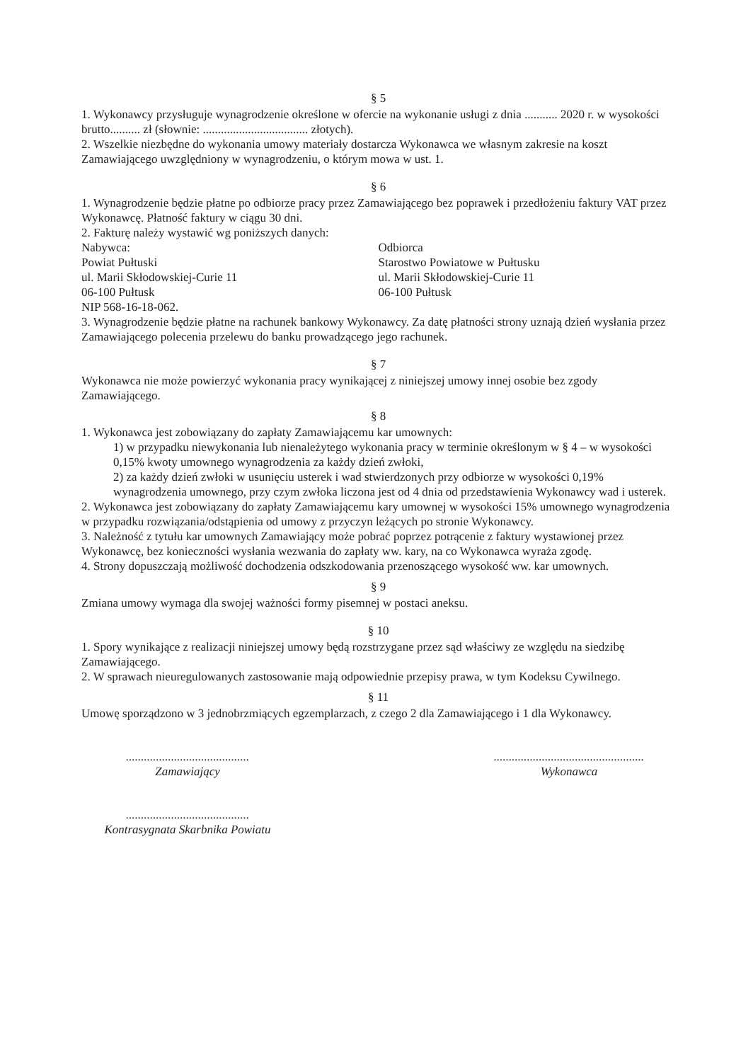§ 5
1. Wykonawcy przysługuje wynagrodzenie określone w ofercie na wykonanie usługi z dnia ........... 2020 r. w wysokości brutto.......... zł (słownie: ................................... złotych).
2. Wszelkie niezbędne do wykonania umowy materiały dostarcza Wykonawca we własnym zakresie na koszt Zamawiającego uwzględniony w wynagrodzeniu, o którym mowa w ust. 1.
§ 6
1. Wynagrodzenie będzie płatne po odbiorze pracy przez Zamawiającego bez poprawek i przedłożeniu faktury VAT przez Wykonawcę. Płatność faktury w ciągu 30 dni.
2. Fakturę należy wystawić wg poniższych danych:
Nabywca:
Powiat Pułtuski
ul. Marii Skłodowskiej-Curie 11
06-100 Pułtusk
NIP 568-16-18-062.
Odbiorca
Starostwo Powiatowe w Pułtusku
ul. Marii Skłodowskiej-Curie 11
06-100 Pułtusk
3. Wynagrodzenie będzie płatne na rachunek bankowy Wykonawcy. Za datę płatności strony uznają dzień wysłania przez Zamawiającego polecenia przelewu do banku prowadzącego jego rachunek.
§ 7
Wykonawca nie może powierzyć wykonania pracy wynikającej z niniejszej umowy innej osobie bez zgody Zamawiającego.
§ 8
1. Wykonawca jest zobowiązany do zapłaty Zamawiającemu kar umownych:
1) w przypadku niewykonania lub nienależytego wykonania pracy w terminie określonym w § 4 – w wysokości 0,15% kwoty umownego wynagrodzenia za każdy dzień zwłoki,
2) za każdy dzień zwłoki w usunięciu usterek i wad stwierdzonych przy odbiorze w wysokości 0,19% wynagrodzenia umownego, przy czym zwłoka liczona jest od 4 dnia od przedstawienia Wykonawcy wad i usterek.
2. Wykonawca jest zobowiązany do zapłaty Zamawiającemu kary umownej w wysokości 15% umownego wynagrodzenia w przypadku rozwiązania/odstąpienia od umowy z przyczyn leżących po stronie Wykonawcy.
3. Należność z tytułu kar umownych Zamawiający może pobrać poprzez potrącenie z faktury wystawionej przez Wykonawcę, bez konieczności wysłania wezwania do zapłaty ww. kary, na co Wykonawca wyraża zgodę.
4. Strony dopuszczają możliwość dochodzenia odszkodowania przenoszącego wysokość ww. kar umownych.
§ 9
Zmiana umowy wymaga dla swojej ważności formy pisemnej w postaci aneksu.
§ 10
1. Spory wynikające z realizacji niniejszej umowy będą rozstrzygane przez sąd właściwy ze względu na siedzibę Zamawiającego.
2. W sprawach nieuregulowanych zastosowanie mają odpowiednie przepisy prawa, w tym Kodeksu Cywilnego.
§ 11
Umowę sporządzono w 3 jednobrzmiących egzemplarzach, z czego 2 dla Zamawiającego i 1 dla Wykonawcy.
.........................................
Zamawiający
..................................................
Wykonawca
.........................................
Kontrasygnata Skarbnika Powiatu